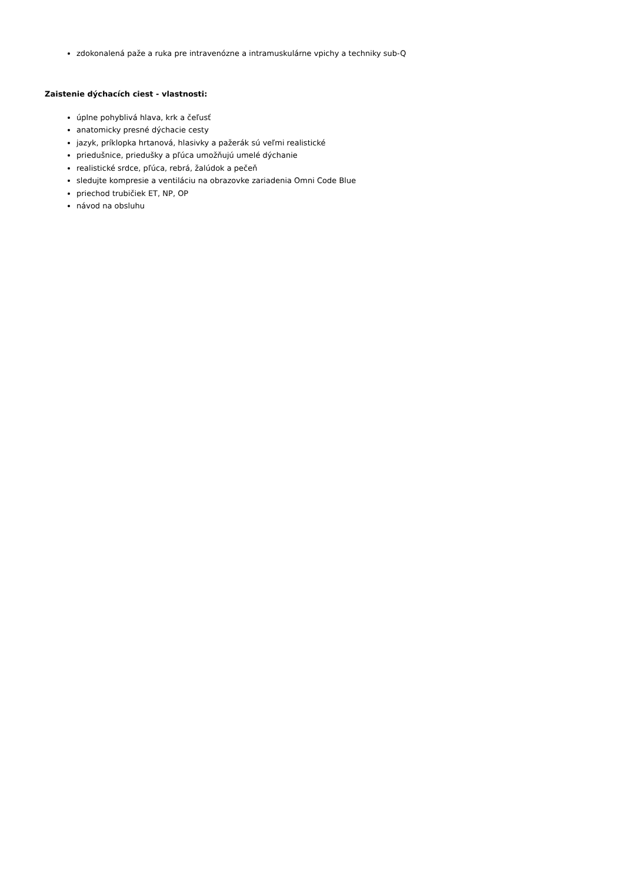zdokonalená paže a ruka pre intravenózne a intramuskulárne vpichy a techniky sub-Q
Zaistenie dýchacích ciest - vlastnosti:
úplne pohyblivá hlava, krk a čeľusť
anatomicky presné dýchacie cesty
jazyk, príklopka hrtanová, hlasivky a pažerák sú veľmi realistické
priedušnice, priedušky a pľúca umožňujú umelé dýchanie
realistické srdce, pľúca, rebrá, žalúdok a pečeň
sledujte kompresie a ventiláciu na obrazovke zariadenia Omni Code Blue
priechod trubičiek ET, NP, OP
návod na obsluhu